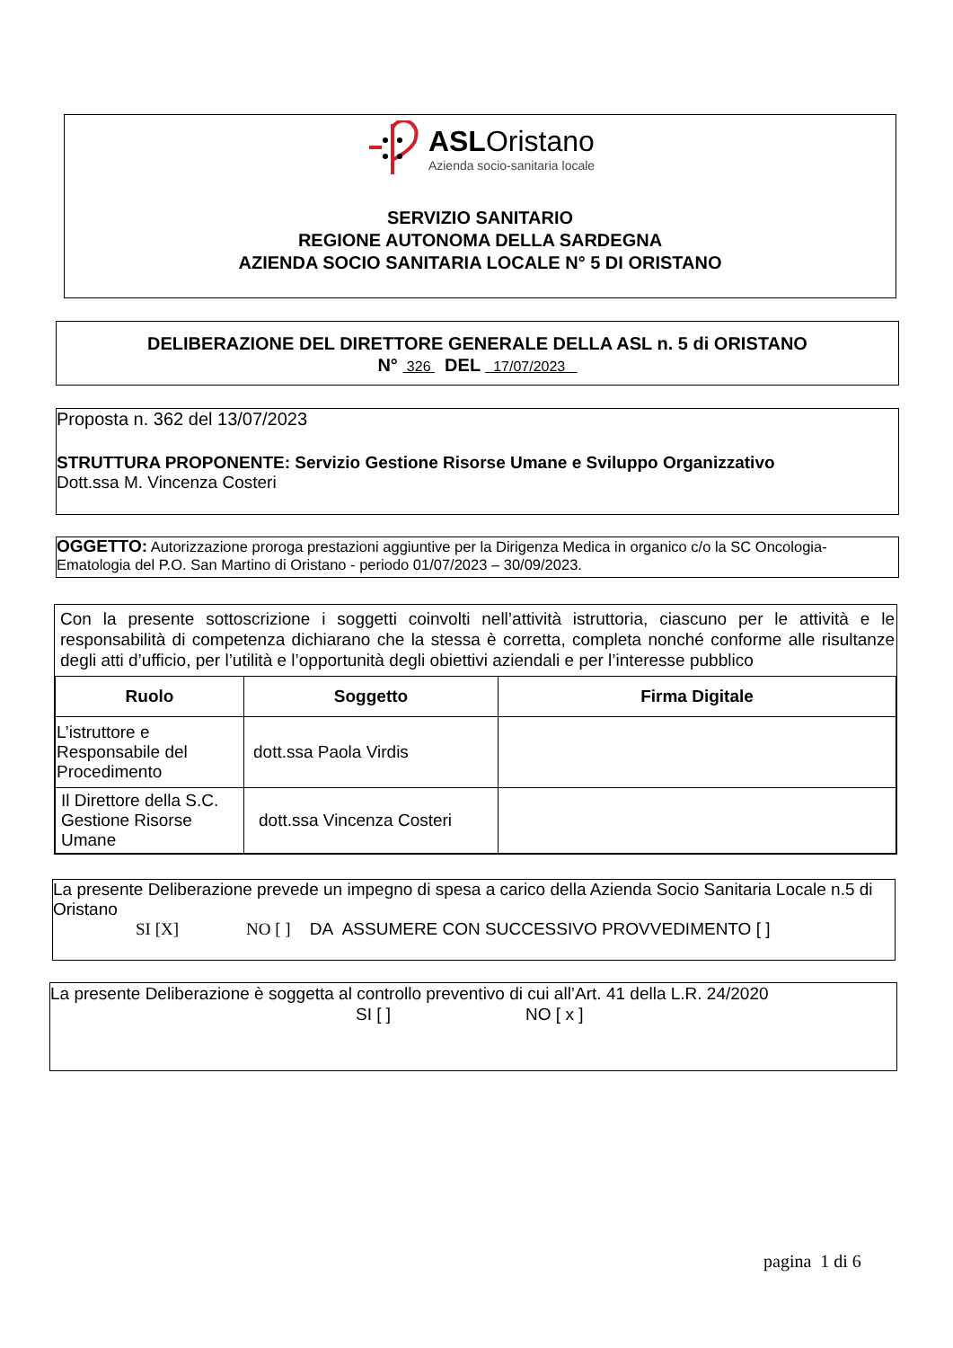ASLOristano
Azienda socio-sanitaria locale
SERVIZIO SANITARIO
REGIONE AUTONOMA DELLA SARDEGNA
AZIENDA SOCIO SANITARIA LOCALE N° 5 DI ORISTANO
DELIBERAZIONE DEL DIRETTORE GENERALE DELLA ASL n. 5 di ORISTANO
N° 326 DEL 17/07/2023
Proposta n. 362 del 13/07/2023
STRUTTURA PROPONENTE: Servizio Gestione Risorse Umane e Sviluppo Organizzativo
Dott.ssa M. Vincenza Costeri
OGGETTO: Autorizzazione proroga prestazioni aggiuntive per la Dirigenza Medica in organico c/o la SC Oncologia-Ematologia del P.O. San Martino di Oristano - periodo 01/07/2023 – 30/09/2023.
Con la presente sottoscrizione i soggetti coinvolti nell’attività istruttoria, ciascuno per le attività e le responsabilità di competenza dichiarano che la stessa è corretta, completa nonché conforme alle risultanze degli atti d’ufficio, per l’utilità e l’opportunità degli obiettivi aziendali e per l’interesse pubblico
| Ruolo | Soggetto | Firma Digitale |
| --- | --- | --- |
| L’istruttore e Responsabile del Procedimento | dott.ssa Paola Virdis | |
| Il Direttore della S.C. Gestione Risorse Umane | dott.ssa Vincenza Costeri | |
La presente Deliberazione prevede un impegno di spesa a carico della Azienda Socio Sanitaria Locale n.5 di Oristano
SI [X] NO [ ] DA ASSUMERE CON SUCCESSIVO PROVVEDIMENTO [ ]
La presente Deliberazione è soggetta al controllo preventivo di cui all’Art. 41 della L.R. 24/2020
SI [ ] NO [ x ]
pagina 1 di 6